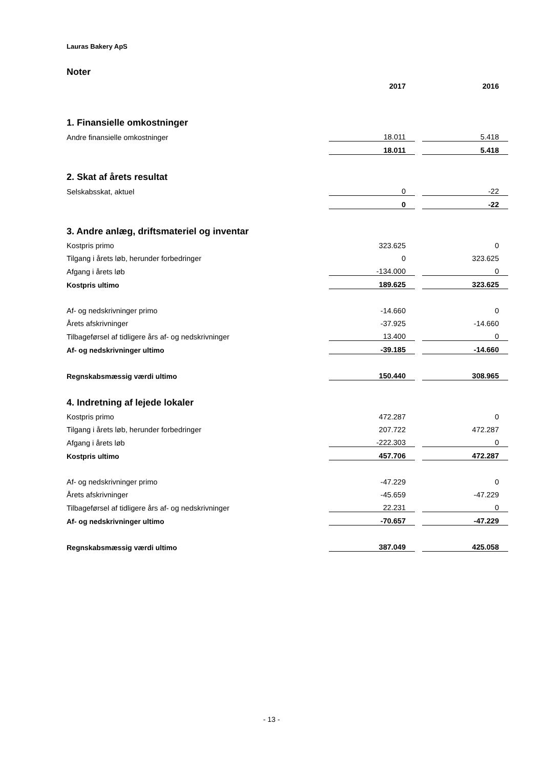Lauras Bakery ApS
Noter
| | 2017 | | 2016 |
| 1. Finansielle omkostninger | | | |
| Andre finansielle omkostninger | 18.011 | | 5.418 |
| | 18.011 | | 5.418 |
| 2. Skat af årets resultat | | | |
| Selskabsskat, aktuel | 0 | | -22 |
| | 0 | | -22 |
| 3. Andre anlæg, driftsmateriel og inventar | | | |
| Kostpris primo | 323.625 | | 0 |
| Tilgang i årets løb, herunder forbedringer | 0 | | 323.625 |
| Afgang i årets løb | -134.000 | | 0 |
| Kostpris ultimo | 189.625 | | 323.625 |
| Af- og nedskrivninger primo | -14.660 | | 0 |
| Årets afskrivninger | -37.925 | | -14.660 |
| Tilbageførsel af tidligere års af- og nedskrivninger | 13.400 | | 0 |
| Af- og nedskrivninger ultimo | -39.185 | | -14.660 |
| Regnskabsmæssig værdi ultimo | 150.440 | | 308.965 |
| 4. Indretning af lejede lokaler | | | |
| Kostpris primo | 472.287 | | 0 |
| Tilgang i årets løb, herunder forbedringer | 207.722 | | 472.287 |
| Afgang i årets løb | -222.303 | | 0 |
| Kostpris ultimo | 457.706 | | 472.287 |
| Af- og nedskrivninger primo | -47.229 | | 0 |
| Årets afskrivninger | -45.659 | | -47.229 |
| Tilbageførsel af tidligere års af- og nedskrivninger | 22.231 | | 0 |
| Af- og nedskrivninger ultimo | -70.657 | | -47.229 |
| Regnskabsmæssig værdi ultimo | 387.049 | | 425.058 |
- 13 -